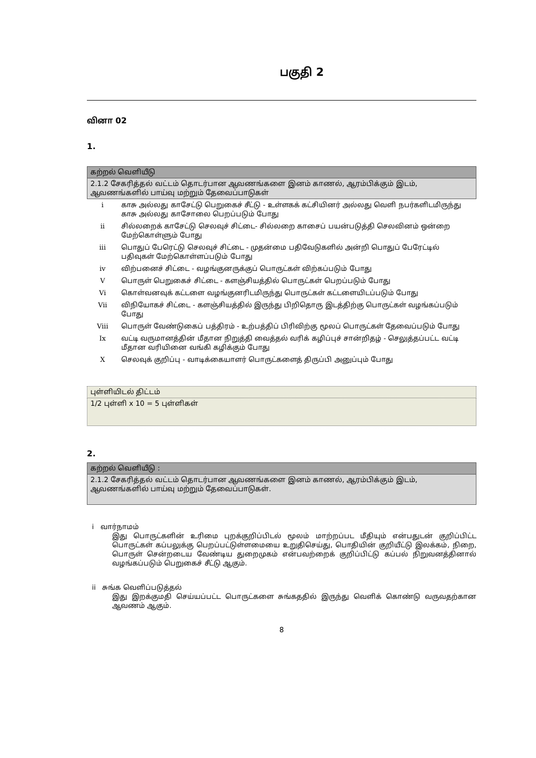பகுதி 2
வினா 02
1.
| கற்றல் வெளியீடு |
| 2.1.2 சேகரித்தல் வட்டம் தொடர்பான ஆவணங்களை இனம் காணல், ஆரம்பிக்கும் இடம், ஆவணங்களில் பாய்வு மற்றும் தேவைப்பாடுகள் |
| i | காசு அல்லது காசேட்டு பெறுகைச் சீட்டு - உள்ளகக் கட்சியினர் அல்லது வெளி நபர்களிடமிருந்து காசு அல்லது காசோலை பெறப்படும் போது |
| ii | சில்லறைக் காசேட்டு செலவுச் சிட்டை- சில்லறை காசைப் பயன்படுத்தி செலவினம் ஒன்றை மேற்கொள்ளும் போது |
| iii | பொதுப் பேரெட்டு செலவுச் சிட்டை - முதன்மை பதிவேடுகளில் அன்றி பொதுப் பேரேட்டில் பதிவுகள் மேற்கொள்ளப்படும் போது |
| iv | விற்பனைச் சிட்டை - வழங்குனருக்குப் பொருட்கள் விற்கப்படும் போது |
| V | பொருள் பெறுகைச் சிட்டை - களஞ்சியத்தில் பொருட்கள் பெறப்படும் போது |
| Vi | கொள்வனவுக் கட்டளை வழங்குனரிடமிருந்து பொருட்கள் கட்டளையிடப்படும் போது |
| Vii | விநியோகச் சிட்டை - களஞ்சியத்தில் இருந்து பிறிதொரு இடத்திற்கு பொருட்கள் வழங்கப்படும் போது |
| Viii | பொருள் வேண்டுகைப் பத்திரம் - உற்பத்திப் பிரிவிற்கு மூலப் பொருட்கள் தேவைப்படும் போது |
| Ix | வட்டி வருமானத்தின் மீதான நிறுத்தி வைத்தல் வரிக் கழிப்புச் சான்றிதழ் - செலுத்தப்பட்ட வட்டி மீதான வரியினை வங்கி கழிக்கும் போது |
| X | செலவுக் குறிப்பு - வாடிக்கையாளர் பொருட்களைத் திருப்பி அனுப்பும் போது |
| புள்ளியிடல் திட்டம் |
| 1/2 புள்ளி x 10 = 5 புள்ளிகள் |
2.
| கற்றல் வெளியீடு : |
| 2.1.2 சேகரித்தல் வட்டம் தொடர்பான ஆவணங்களை இனம் காணல், ஆரம்பிக்கும் இடம், ஆவணங்களில் பாய்வு மற்றும் தேவைப்பாடுகள். |
i வார்நாமம்
இது பொருட்களின் உரிமை புறக்குறிப்பிடல் மூலம் மாற்றப்பட மீதியும் என்பதுடன் குறிப்பிட்ட பொருட்கள் கப்பலுக்கு பெறப்பட்டுள்ளமையை உறுதிசெய்து, பொதியின் குறியீட்டு இலக்கம், நிறை, பொருள் சென்றடைய வேண்டிய துறைமுகம் என்பவற்றைக் குறிப்பிட்டு கப்பல் நிறுவனத்தினால் வழங்கப்படும் பெறுகைச் சீட்டு ஆகும்.
ii சுங்க வெளிப்படுத்தல்
இது இறக்குமதி செய்யப்பட்ட பொருட்களை சுங்கததில் இருந்து வெளிக் கொண்டு வருவதற்கான ஆவணம் ஆகும்.
8